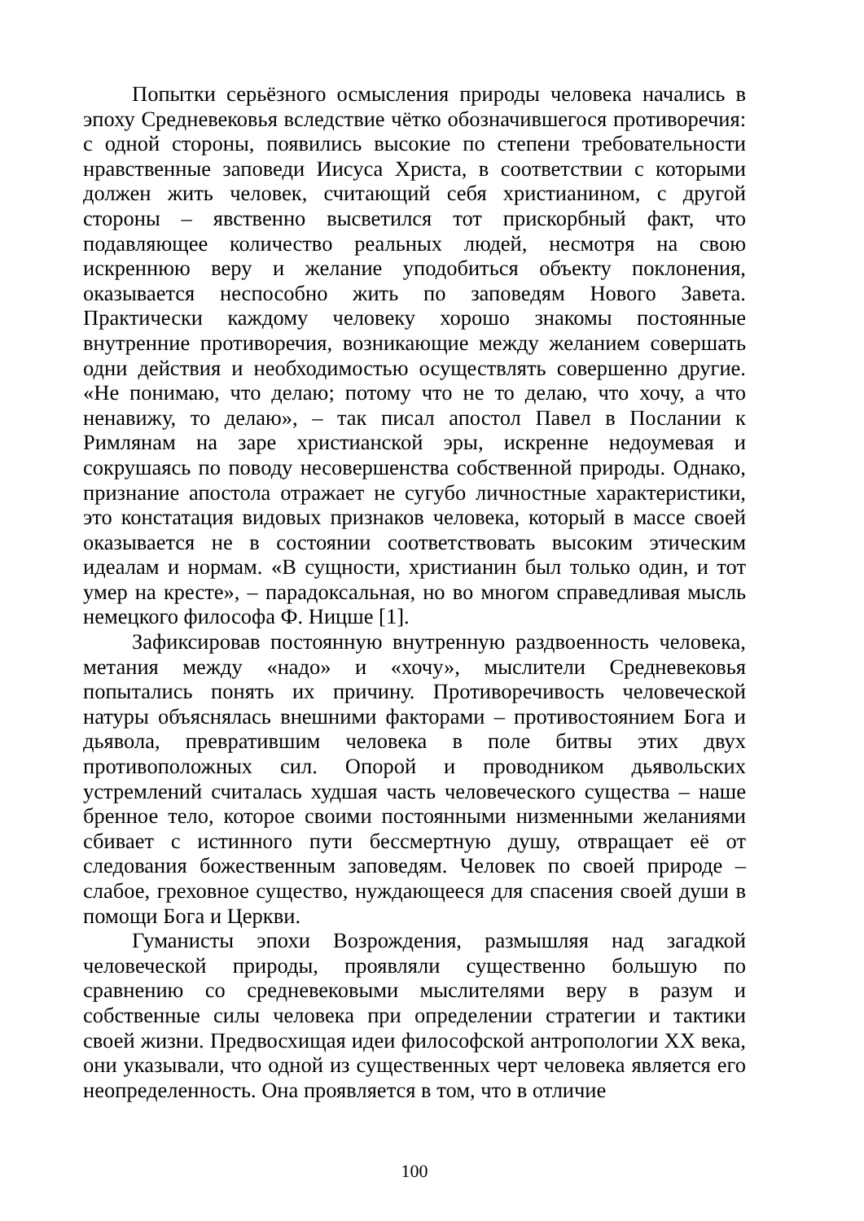Попытки серьёзного осмысления природы человека начались в эпоху Средневековья вследствие чётко обозначившегося противоречия: с одной стороны, появились высокие по степени требовательности нравственные заповеди Иисуса Христа, в соответствии с которыми должен жить человек, считающий себя христианином, с другой стороны – явственно высветился тот прискорбный факт, что подавляющее количество реальных людей, несмотря на свою искреннюю веру и желание уподобиться объекту поклонения, оказывается неспособно жить по заповедям Нового Завета. Практически каждому человеку хорошо знакомы постоянные внутренние противоречия, возникающие между желанием совершать одни действия и необходимостью осуществлять совершенно другие. «Не понимаю, что делаю; потому что не то делаю, что хочу, а что ненавижу, то делаю», – так писал апостол Павел в Послании к Римлянам на заре христианской эры, искренне недоумевая и сокрушаясь по поводу несовершенства собственной природы. Однако, признание апостола отражает не сугубо личностные характеристики, это констатация видовых признаков человека, который в массе своей оказывается не в состоянии соответствовать высоким этическим идеалам и нормам. «В сущности, христианин был только один, и тот умер на кресте», – парадоксальная, но во многом справедливая мысль немецкого философа Ф. Ницше [1].
Зафиксировав постоянную внутренную раздвоенность человека, метания между «надо» и «хочу», мыслители Средневековья попытались понять их причину. Противоречивость человеческой натуры объяснялась внешними факторами – противостоянием Бога и дьявола, превратившим человека в поле битвы этих двух противоположных сил. Опорой и проводником дьявольских устремлений считалась худшая часть человеческого существа – наше бренное тело, которое своими постоянными низменными желаниями сбивает с истинного пути бессмертную душу, отвращает её от следования божественным заповедям. Человек по своей природе – слабое, греховное существо, нуждающееся для спасения своей души в помощи Бога и Церкви.
Гуманисты эпохи Возрождения, размышляя над загадкой человеческой природы, проявляли существенно большую по сравнению со средневековыми мыслителями веру в разум и собственные силы человека при определении стратегии и тактики своей жизни. Предвосхищая идеи философской антропологии XX века, они указывали, что одной из существенных черт человека является его неопределенность. Она проявляется в том, что в отличие
100